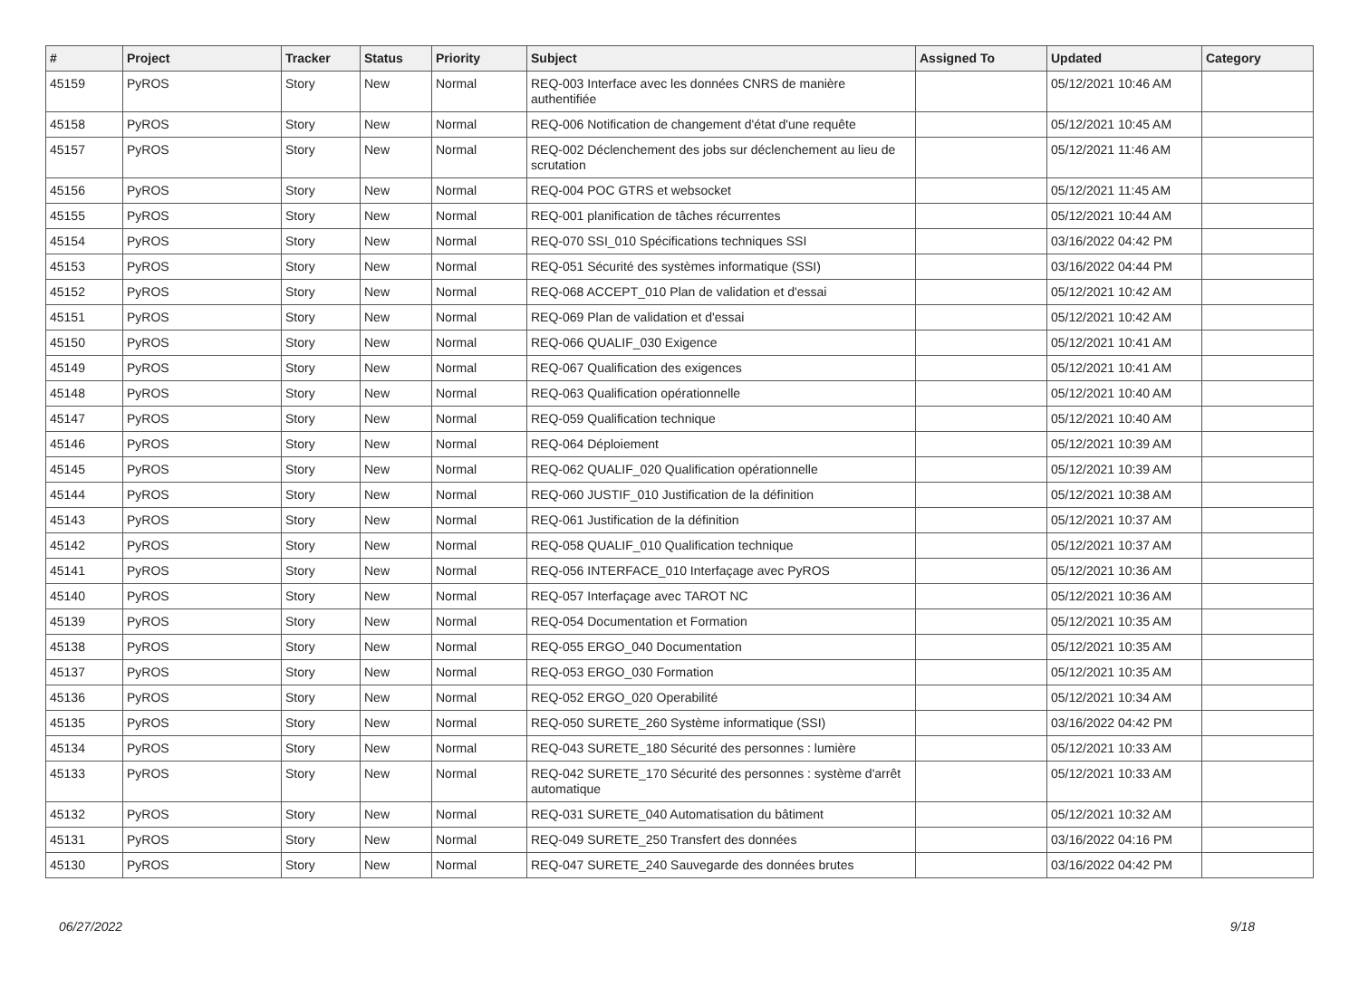| # | Project | Tracker | Status | Priority | Subject | Assigned To | Updated | Category |
| --- | --- | --- | --- | --- | --- | --- | --- | --- |
| 45159 | PyROS | Story | New | Normal | REQ-003 Interface avec les données CNRS de manière authentifiée | | 05/12/2021 10:46 AM | |
| 45158 | PyROS | Story | New | Normal | REQ-006 Notification de changement d'état d'une requête | | 05/12/2021 10:45 AM | |
| 45157 | PyROS | Story | New | Normal | REQ-002 Déclenchement des jobs sur déclenchement au lieu de scrutation | | 05/12/2021 11:46 AM | |
| 45156 | PyROS | Story | New | Normal | REQ-004 POC GTRS et websocket | | 05/12/2021 11:45 AM | |
| 45155 | PyROS | Story | New | Normal | REQ-001 planification de tâches récurrentes | | 05/12/2021 10:44 AM | |
| 45154 | PyROS | Story | New | Normal | REQ-070 SSI_010 Spécifications techniques SSI | | 03/16/2022 04:42 PM | |
| 45153 | PyROS | Story | New | Normal | REQ-051 Sécurité des systèmes informatique (SSI) | | 03/16/2022 04:44 PM | |
| 45152 | PyROS | Story | New | Normal | REQ-068 ACCEPT_010 Plan de validation et d'essai | | 05/12/2021 10:42 AM | |
| 45151 | PyROS | Story | New | Normal | REQ-069 Plan de validation et d'essai | | 05/12/2021 10:42 AM | |
| 45150 | PyROS | Story | New | Normal | REQ-066 QUALIF_030 Exigence | | 05/12/2021 10:41 AM | |
| 45149 | PyROS | Story | New | Normal | REQ-067 Qualification des exigences | | 05/12/2021 10:41 AM | |
| 45148 | PyROS | Story | New | Normal | REQ-063 Qualification opérationnelle | | 05/12/2021 10:40 AM | |
| 45147 | PyROS | Story | New | Normal | REQ-059 Qualification technique | | 05/12/2021 10:40 AM | |
| 45146 | PyROS | Story | New | Normal | REQ-064 Déploiement | | 05/12/2021 10:39 AM | |
| 45145 | PyROS | Story | New | Normal | REQ-062 QUALIF_020 Qualification opérationnelle | | 05/12/2021 10:39 AM | |
| 45144 | PyROS | Story | New | Normal | REQ-060 JUSTIF_010 Justification de la définition | | 05/12/2021 10:38 AM | |
| 45143 | PyROS | Story | New | Normal | REQ-061 Justification de la définition | | 05/12/2021 10:37 AM | |
| 45142 | PyROS | Story | New | Normal | REQ-058 QUALIF_010 Qualification technique | | 05/12/2021 10:37 AM | |
| 45141 | PyROS | Story | New | Normal | REQ-056 INTERFACE_010 Interfaçage avec PyROS | | 05/12/2021 10:36 AM | |
| 45140 | PyROS | Story | New | Normal | REQ-057 Interfaçage avec TAROT NC | | 05/12/2021 10:36 AM | |
| 45139 | PyROS | Story | New | Normal | REQ-054 Documentation et Formation | | 05/12/2021 10:35 AM | |
| 45138 | PyROS | Story | New | Normal | REQ-055 ERGO_040 Documentation | | 05/12/2021 10:35 AM | |
| 45137 | PyROS | Story | New | Normal | REQ-053 ERGO_030 Formation | | 05/12/2021 10:35 AM | |
| 45136 | PyROS | Story | New | Normal | REQ-052 ERGO_020 Operabilité | | 05/12/2021 10:34 AM | |
| 45135 | PyROS | Story | New | Normal | REQ-050 SURETE_260 Système informatique (SSI) | | 03/16/2022 04:42 PM | |
| 45134 | PyROS | Story | New | Normal | REQ-043 SURETE_180 Sécurité des personnes : lumière | | 05/12/2021 10:33 AM | |
| 45133 | PyROS | Story | New | Normal | REQ-042 SURETE_170 Sécurité des personnes : système d'arrêt automatique | | 05/12/2021 10:33 AM | |
| 45132 | PyROS | Story | New | Normal | REQ-031 SURETE_040 Automatisation du bâtiment | | 05/12/2021 10:32 AM | |
| 45131 | PyROS | Story | New | Normal | REQ-049 SURETE_250 Transfert des données | | 03/16/2022 04:16 PM | |
| 45130 | PyROS | Story | New | Normal | REQ-047 SURETE_240 Sauvegarde des données brutes | | 03/16/2022 04:42 PM | |
06/27/2022 9/18